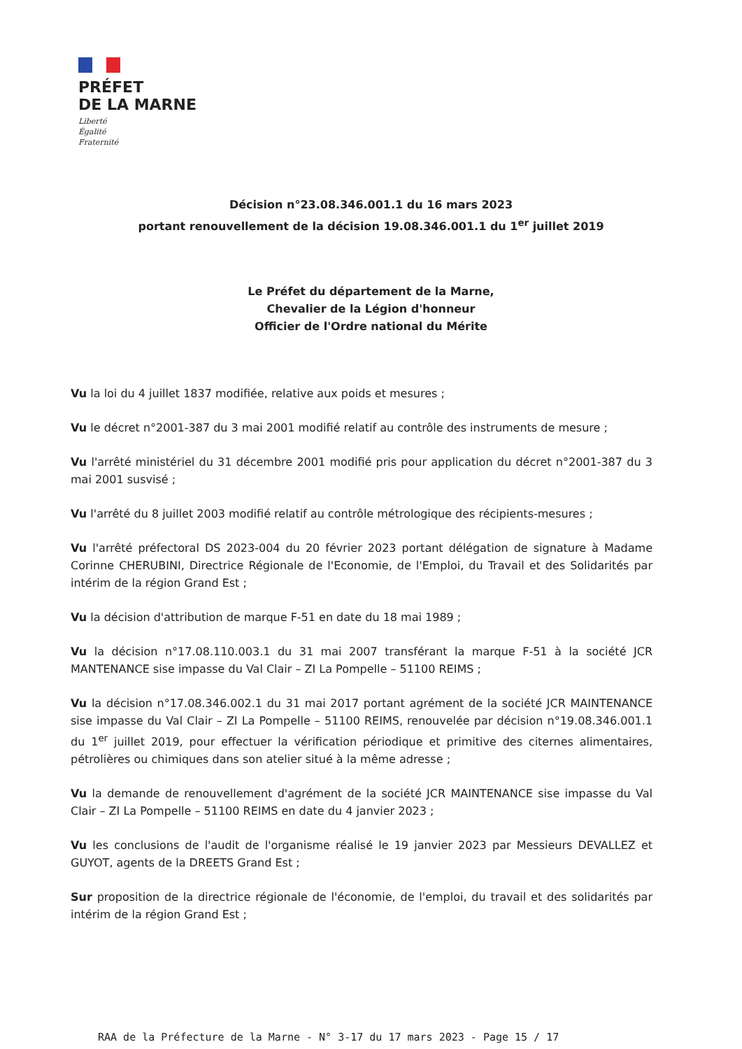PRÉFET
DE LA MARNE
Liberté
Égalité
Fraternité
Décision n°23.08.346.001.1 du 16 mars 2023
portant renouvellement de la décision 19.08.346.001.1 du 1<sup>er</sup> juillet 2019
Le Préfet du département de la Marne,
Chevalier de la Légion d'honneur
Officier de l'Ordre national du Mérite
Vu la loi du 4 juillet 1837 modifiée, relative aux poids et mesures ;
Vu le décret n°2001-387 du 3 mai 2001 modifié relatif au contrôle des instruments de mesure ;
Vu l'arrêté ministériel du 31 décembre 2001 modifié pris pour application du décret n°2001-387 du 3 mai 2001 susvisé ;
Vu l'arrêté du 8 juillet 2003 modifié relatif au contrôle métrologique des récipients-mesures ;
Vu l'arrêté préfectoral DS 2023-004 du 20 février 2023 portant délégation de signature à Madame Corinne CHERUBINI, Directrice Régionale de l'Economie, de l'Emploi, du Travail et des Solidarités par intérim de la région Grand Est ;
Vu la décision d'attribution de marque F-51 en date du 18 mai 1989 ;
Vu la décision n°17.08.110.003.1 du 31 mai 2007 transférant la marque F-51 à la société JCR MANTENANCE sise impasse du Val Clair – ZI La Pompelle – 51100 REIMS ;
Vu la décision n°17.08.346.002.1 du 31 mai 2017 portant agrément de la société JCR MAINTENANCE sise impasse du Val Clair – ZI La Pompelle – 51100 REIMS, renouvelée par décision n°19.08.346.001.1 du 1<sup>er</sup> juillet 2019, pour effectuer la vérification périodique et primitive des citernes alimentaires, pétrolières ou chimiques dans son atelier situé à la même adresse ;
Vu la demande de renouvellement d'agrément de la société JCR MAINTENANCE sise impasse du Val Clair – ZI La Pompelle – 51100 REIMS en date du 4 janvier 2023 ;
Vu les conclusions de l'audit de l'organisme réalisé le 19 janvier 2023 par Messieurs DEVALLEZ et GUYOT, agents de la DREETS Grand Est ;
Sur proposition de la directrice régionale de l'économie, de l'emploi, du travail et des solidarités par intérim de la région Grand Est ;
RAA de la Préfecture de la Marne - N° 3-17 du 17 mars 2023 - Page 15 / 17